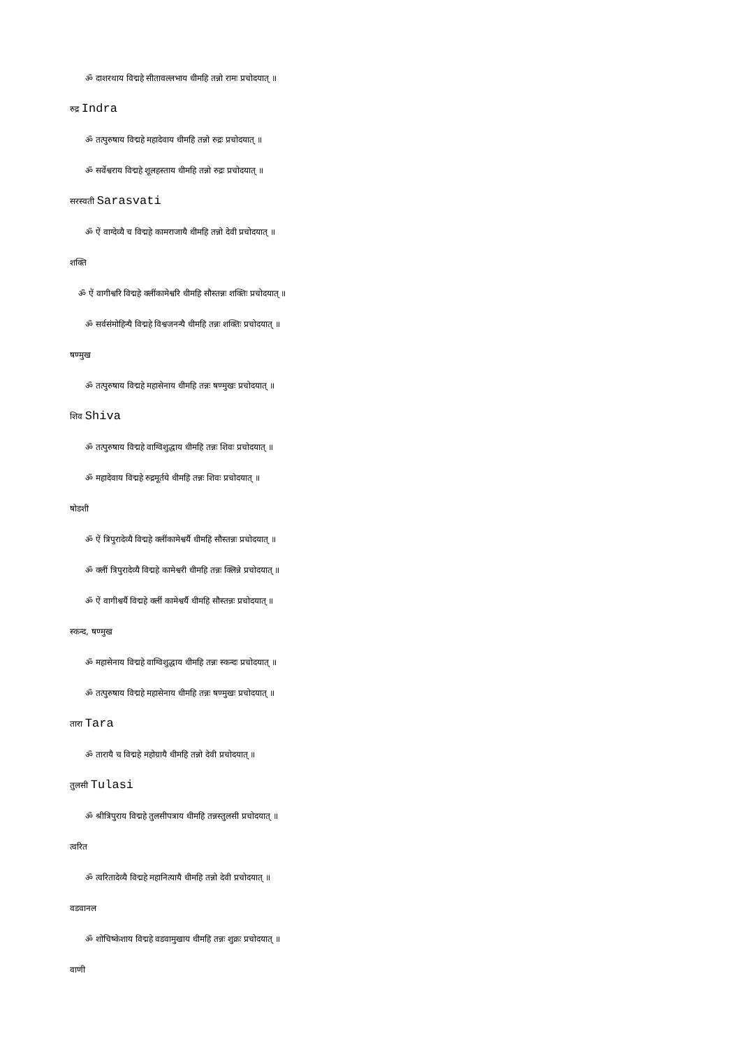ॐ दाशरथाय विद्महे सीतावल्लभाय धीमहि तन्नो रामः प्रचोदयात् ॥
रुद्र Indra
ॐ तत्पुरुषाय विद्महे महादेवाय धीमहि तन्नो रुद्रः प्रचोदयात् ॥
ॐ सर्वेश्वराय विद्महे शूलहस्ताय धीमहि तन्नो रुद्रः प्रचोदयात् ॥
सरस्वती Sarasvati
ॐ ऐं वाग्देव्यै च विद्महे कामराजायै धीमहि तन्नो देवी प्रचोदयात् ॥
शक्ति
ॐ ऐं वागीश्वरि विद्महे क्लींकामेश्वरि धीमहि सौस्तन्नः शक्तिः प्रचोदयात् ॥
ॐ सर्वसंमोहिन्यै विद्महे विश्वजनन्यै धीमहि तन्नः शक्तिः प्रचोदयात् ॥
षण्मुख
ॐ तत्पुरुषाय विद्महे महासेनाय धीमहि तन्नः षण्मुखः प्रचोदयात् ॥
शिव Shiva
ॐ तत्पुरुषाय विद्महे वाग्विशुद्धाय धीमहि तन्नः शिवः प्रचोदयात् ॥
ॐ महादेवाय विद्महे रुद्रमूर्तये धीमहि तन्नः शिवः प्रचोदयात् ॥
षोडशी
ॐ ऐं त्रिपुरादेव्यै विद्महे क्लींकामेश्वर्यै धीमहि सौस्तन्नः प्रचोदयात् ॥
ॐ क्लीं त्रिपुरादेव्यै विद्महे कामेश्वरी धीमहि तन्नः क्लिन्ने प्रचोदयात् ॥
ॐ ऐं वागीश्वर्यै विद्महे क्लीं कामेश्वर्यै धीमहि सौस्तन्नः प्रचोदयात् ॥
स्कन्द, षण्मुख
ॐ महासेनाय विद्महे वाग्विशुद्धाय धीमहि तन्नः स्कन्दः प्रचोदयात् ॥
ॐ तत्पुरुषाय विद्महे महासेनाय धीमहि तन्नः षण्मुखः प्रचोदयात् ॥
तारा Tara
ॐ तारायै च विद्महे महोग्रायै धीमहि तन्नो देवी प्रचोदयात् ॥
तुलसी Tulasi
ॐ श्रीत्रिपुराय विद्महे तुलसीपत्राय धीमहि तन्नस्तुलसी प्रचोदयात् ॥
त्वरित
ॐ त्वरितादेव्यै विद्महे महानित्यायै धीमहि तन्नो देवी प्रचोदयात् ॥
वडवानल
ॐ शोचिष्केशाय विद्महे वडवामुखाय धीमहि तन्नः शुक्रः प्रचोदयात् ॥
वाणी